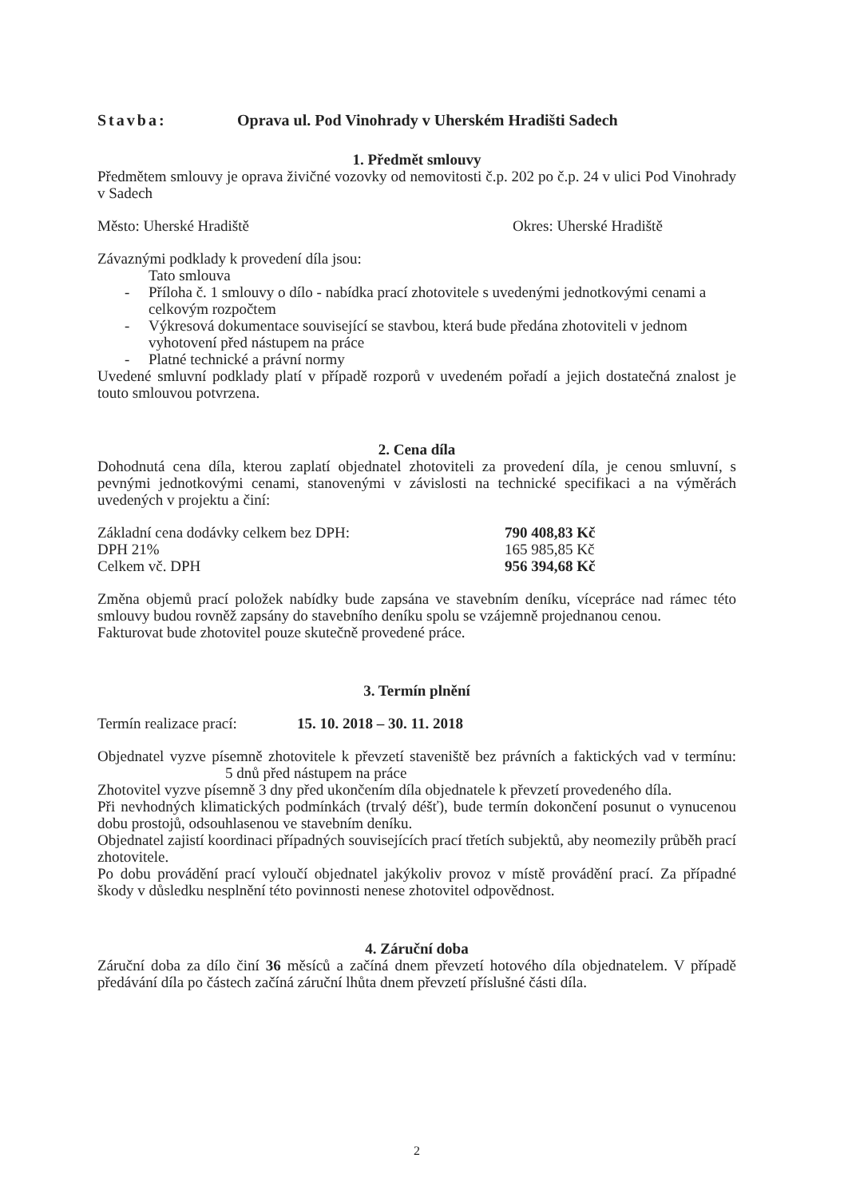Stavba: Oprava ul. Pod Vinohrady v Uherském Hradišti Sadech
1. Předmět smlouvy
Předmětem smlouvy je oprava živičné vozovky od nemovitosti č.p. 202 po č.p. 24 v ulici Pod Vinohrady v Sadech
Město: Uherské Hradiště Okres: Uherské Hradiště
Závaznými podklady k provedení díla jsou:
Tato smlouva
- Příloha č. 1 smlouvy o dílo - nabídka prací zhotovitele s uvedenými jednotkovými cenami a celkovým rozpočtem
- Výkresová dokumentace související se stavbou, která bude předána zhotoviteli v jednom vyhotovení před nástupem na práce
- Platné technické a právní normy
Uvedené smluvní podklady platí v případě rozporů v uvedeném pořadí a jejich dostatečná znalost je touto smlouvou potvrzena.
2. Cena díla
Dohodnutá cena díla, kterou zaplatí objednatel zhotoviteli za provedení díla, je cenou smluvní, s pevnými jednotkovými cenami, stanovenými v závislosti na technické specifikaci a na výměrách uvedených v projektu a činí:
Základní cena dodávky celkem bez DPH: 790 408,83 Kč
DPH 21% 165 985,85 Kč
Celkem vč. DPH 956 394,68 Kč
Změna objemů prací položek nabídky bude zapsána ve stavebním deníku, vícepráce nad rámec této smlouvy budou rovněž zapsány do stavebního deníku spolu se vzájemně projednanou cenou.
Fakturovat bude zhotovitel pouze skutečně provedené práce.
3. Termín plnění
Termín realizace prací: 15. 10. 2018 – 30. 11. 2018
Objednatel vyzve písemně zhotovitele k převzetí staveniště bez právních a faktických vad v termínu: 5 dnů před nástupem na práce
Zhotovitel vyzve písemně 3 dny před ukončením díla objednatele k převzetí provedeného díla.
Při nevhodných klimatických podmínkách (trvalý déšť), bude termín dokončení posunut o vynucenou dobu prostojů, odsouhlasenou ve stavebním deníku.
Objednatel zajistí koordinaci případných souvisejících prací třetích subjektů, aby neomezily průběh prací zhotovitele.
Po dobu provádění prací vyloučí objednatel jakýkoliv provoz v místě provádění prací. Za případné škody v důsledku nesplnění této povinnosti nenese zhotovitel odpovědnost.
4. Záruční doba
Záruční doba za dílo činí 36 měsíců a začíná dnem převzetí hotového díla objednatelem. V případě předávání díla po částech začíná záruční lhůta dnem převzetí příslušné části díla.
2